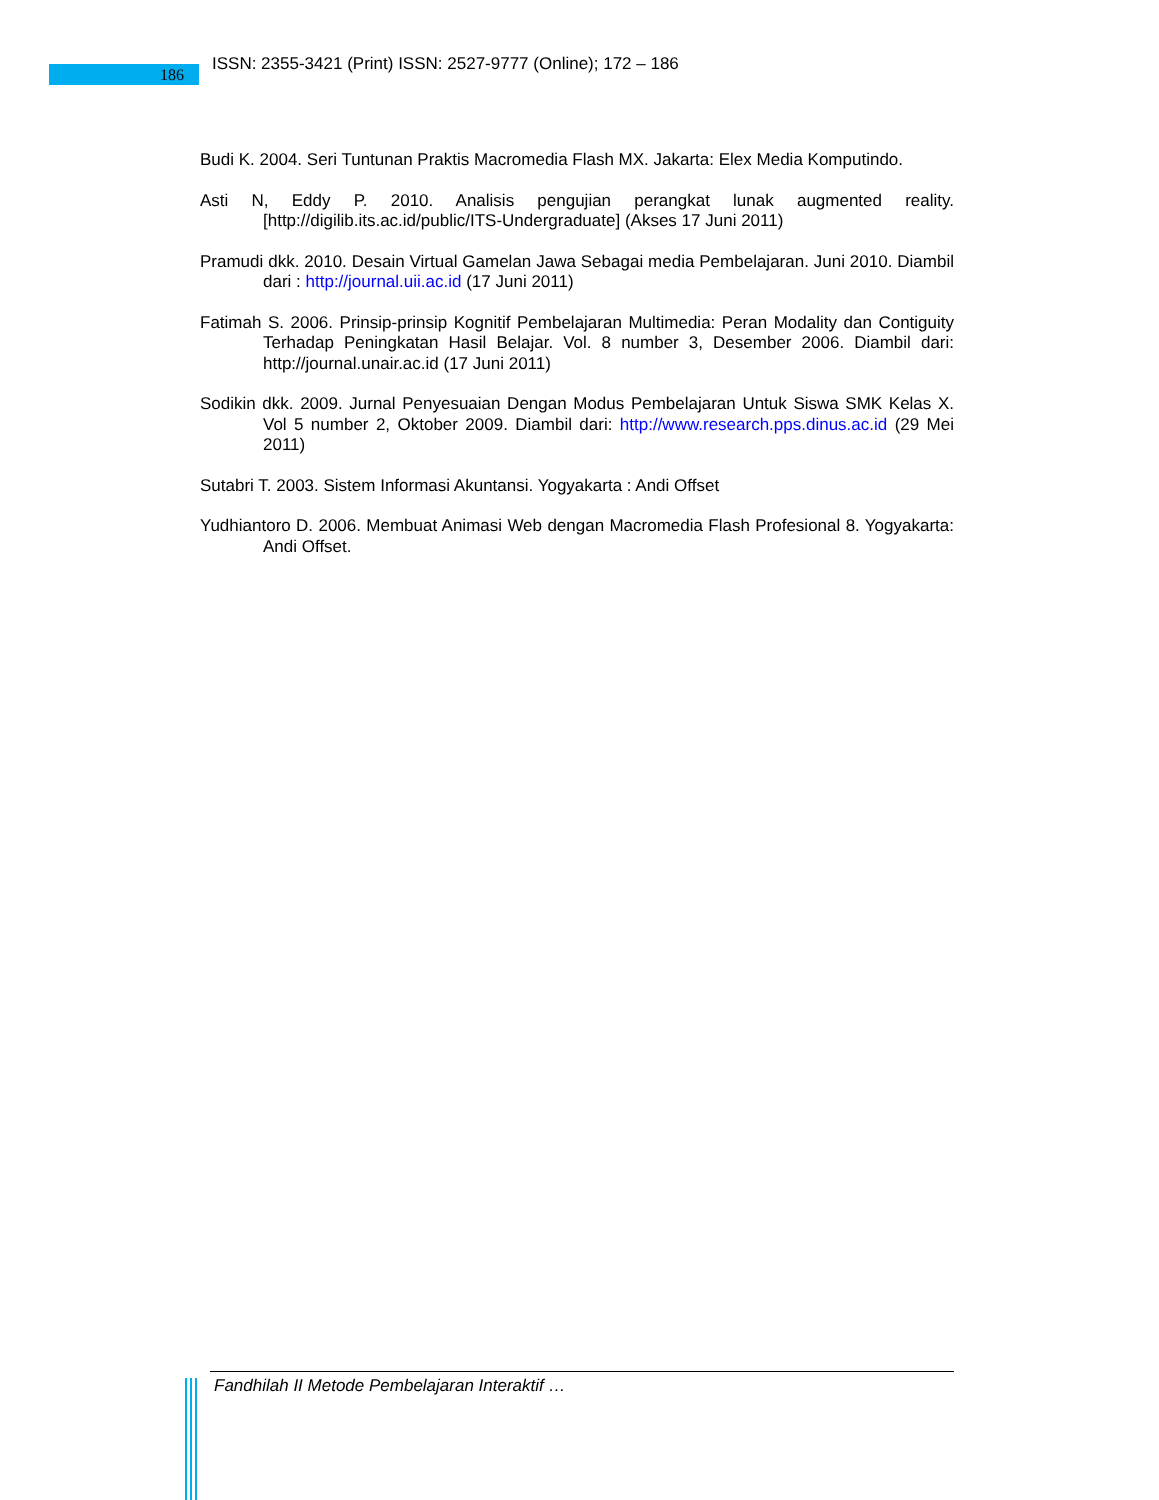186
ISSN: 2355-3421 (Print) ISSN: 2527-9777 (Online); 172 – 186
Budi K. 2004. Seri Tuntunan Praktis Macromedia Flash MX. Jakarta: Elex Media Komputindo.
Asti N, Eddy P. 2010. Analisis pengujian perangkat lunak augmented reality. [http://digilib.its.ac.id/public/ITS-Undergraduate] (Akses 17 Juni 2011)
Pramudi dkk. 2010. Desain Virtual Gamelan Jawa Sebagai media Pembelajaran. Juni 2010. Diambil dari : http://journal.uii.ac.id (17 Juni 2011)
Fatimah S. 2006. Prinsip-prinsip Kognitif Pembelajaran Multimedia: Peran Modality dan Contiguity Terhadap Peningkatan Hasil Belajar. Vol. 8 number 3, Desember 2006. Diambil dari: http://journal.unair.ac.id (17 Juni 2011)
Sodikin dkk. 2009. Jurnal Penyesuaian Dengan Modus Pembelajaran Untuk Siswa SMK Kelas X. Vol 5 number 2, Oktober 2009. Diambil dari: http://www.research.pps.dinus.ac.id (29 Mei 2011)
Sutabri T. 2003. Sistem Informasi Akuntansi. Yogyakarta : Andi Offset
Yudhiantoro D. 2006. Membuat Animasi Web dengan Macromedia Flash Profesional 8. Yogyakarta: Andi Offset.
Fandhilah II Metode Pembelajaran Interaktif …